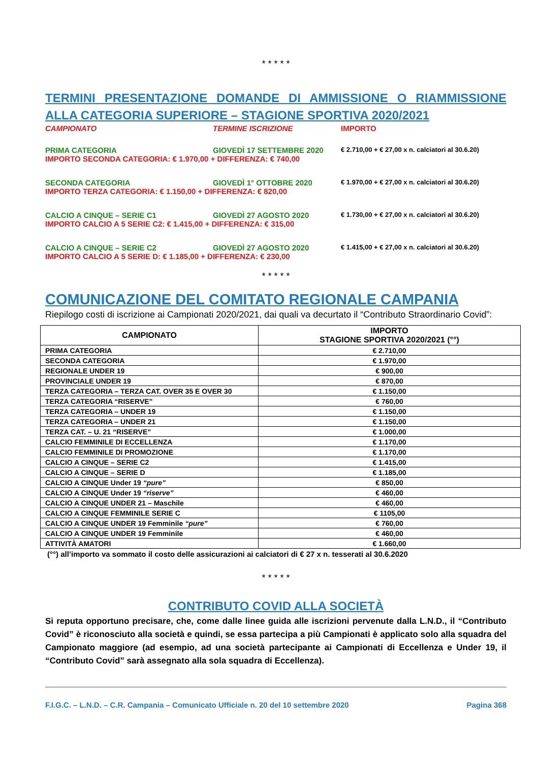* * * * *
TERMINI PRESENTAZIONE DOMANDE DI AMMISSIONE O RIAMMISSIONE ALLA CATEGORIA SUPERIORE – STAGIONE SPORTIVA 2020/2021
CAMPIONATO TERMINE ISCRIZIONE IMPORTO
PRIMA CATEGORIA GIOVEDÌ 17 SETTEMBRE 2020 € 2.710,00 + € 27,00 x n. calciatori al 30.6.20)
IMPORTO SECONDA CATEGORIA: € 1.970,00 + DIFFERENZA: € 740,00
SECONDA CATEGORIA GIOVEDÌ 1° OTTOBRE 2020 € 1.970,00 + € 27,00 x n. calciatori al 30.6.20)
IMPORTO TERZA CATEGORIA: € 1.150,00 + DIFFERENZA: € 820,00
CALCIO A CINQUE – SERIE C1 GIOVEDÌ 27 AGOSTO 2020 € 1.730,00 + € 27,00 x n. calciatori al 30.6.20)
IMPORTO CALCIO A 5 SERIE C2: € 1.415,00 + DIFFERENZA: € 315,00
CALCIO A CINQUE – SERIE C2 GIOVEDÌ 27 AGOSTO 2020 € 1.415,00 + € 27,00 x n. calciatori al 30.6.20)
IMPORTO CALCIO A 5 SERIE D: € 1.185,00 + DIFFERENZA: € 230,00
* * * * *
COMUNICAZIONE DEL COMITATO REGIONALE CAMPANIA
Riepilogo costi di iscrizione ai Campionati 2020/2021, dai quali va decurtato il “Contributo Straordinario Covid”:
| CAMPIONATO | IMPORTO STAGIONE SPORTIVA 2020/2021 (°°) |
| --- | --- |
| PRIMA CATEGORIA | € 2.710,00 |
| SECONDA CATEGORIA | € 1.970,00 |
| REGIONALE UNDER 19 | € 900,00 |
| PROVINCIALE UNDER 19 | € 870,00 |
| TERZA CATEGORIA – TERZA CAT. OVER 35 E OVER 30 | € 1.150,00 |
| TERZA CATEGORIA “RISERVE” | € 760,00 |
| TERZA CATEGORIA – UNDER 19 | € 1.150,00 |
| TERZA CATEGORIA – UNDER 21 | € 1.150,00 |
| TERZA CAT. – U. 21 “RISERVE” | € 1.000,00 |
| CALCIO FEMMINILE DI ECCELLENZA | € 1.170,00 |
| CALCIO FEMMINILE DI PROMOZIONE | € 1.170,00 |
| CALCIO A CINQUE – SERIE C2 | € 1.415,00 |
| CALCIO A CINQUE – SERIE D | € 1.185,00 |
| CALCIO A CINQUE Under 19 “pure” | € 850,00 |
| CALCIO A CINQUE Under 19 “riserve” | € 460,00 |
| CALCIO A CINQUE UNDER 21 – Maschile | € 460,00 |
| CALCIO A CINQUE FEMMINILE SERIE C | € 1105,00 |
| CALCIO A CINQUE UNDER 19 Femminile “pure” | € 760,00 |
| CALCIO A CINQUE UNDER 19 Femminile | € 460,00 |
| ATTIVITÀ AMATORI | € 1.660,00 |
(°°) all’importo va sommato il costo delle assicurazioni ai calciatori di € 27 x n. tesserati al 30.6.2020
* * * * *
CONTRIBUTO COVID ALLA SOCIETÀ
Si reputa opportuno precisare, che, come dalle linee guida alle iscrizioni pervenute dalla L.N.D., il “Contributo Covid” è riconosciuto alla società e quindi, se essa partecipa a più Campionati è applicato solo alla squadra del Campionato maggiore (ad esempio, ad una società partecipante ai Campionati di Eccellenza e Under 19, il “Contributo Covid” sarà assegnato alla sola squadra di Eccellenza).
F.I.G.C. – L.N.D. – C.R. Campania – Comunicato Ufficiale n. 20 del 10 settembre 2020 Pagina 368